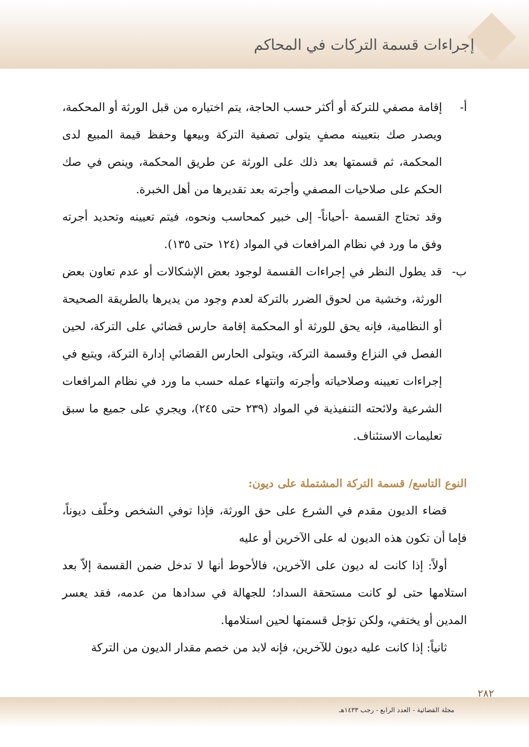إجراءات قسمة التركات في المحاكم
أ- إقامة مصفي للتركة أو أكثر حسب الحاجة، يتم اختياره من قبل الورثة أو المحكمة، ويصدر صك بتعيينه مصفٍ يتولى تصفية التركة وبيعها وحفظ قيمة المبيع لدى المحكمة، ثم قسمتها بعد ذلك على الورثة عن طريق المحكمة، وينص في صك الحكم على صلاحيات المصفي وأجرته بعد تقديرها من أهل الخبرة.
وقد تحتاج القسمة -أحياناً- إلى خبير كمحاسب ونحوه، فيتم تعيينه وتحديد أجرته وفق ما ورد في نظام المرافعات في المواد (١٢٤ حتى ١٣٥).
ب- قد يطول النظر في إجراءات القسمة لوجود بعض الإشكالات أو عدم تعاون بعض الورثة، وخشية من لحوق الضرر بالتركة لعدم وجود من يديرها بالطريقة الصحيحة أو النظامية، فإنه يحق للورثة أو المحكمة إقامة حارس قضائي على التركة، لحين الفصل في النزاع وقسمة التركة، ويتولى الحارس القضائي إدارة التركة، ويتبع في إجراءات تعيينه وصلاحياته وأجرته وانتهاء عمله حسب ما ورد في نظام المرافعات الشرعية ولائحته التنفيذية في المواد (٢٣٩ حتى ٢٤٥)، ويجري على جميع ما سبق تعليمات الاستئناف.
النوع التاسع/ قسمة التركة المشتملة على ديون:
قضاء الديون مقدم في الشرع على حق الورثة، فإذا توفي الشخص وخلّف ديوناً، فإما أن تكون هذه الديون له على الآخرين أو عليه
أولاً: إذا كانت له ديون على الآخرين، فالأحوط أنها لا تدخل ضمن القسمة إلاّ بعد استلامها حتى لو كانت مستحقة السداد؛ للجهالة في سدادها من عدمه، فقد يعسر المدين أو يختفي، ولكن تؤجل قسمتها لحين استلامها.
ثانياً: إذا كانت عليه ديون للآخرين، فإنه لابد من خصم مقدار الديون من التركة
٢٨٢
مجلة القضائية - العدد الرابع - رجب ١٤٣٣هـ